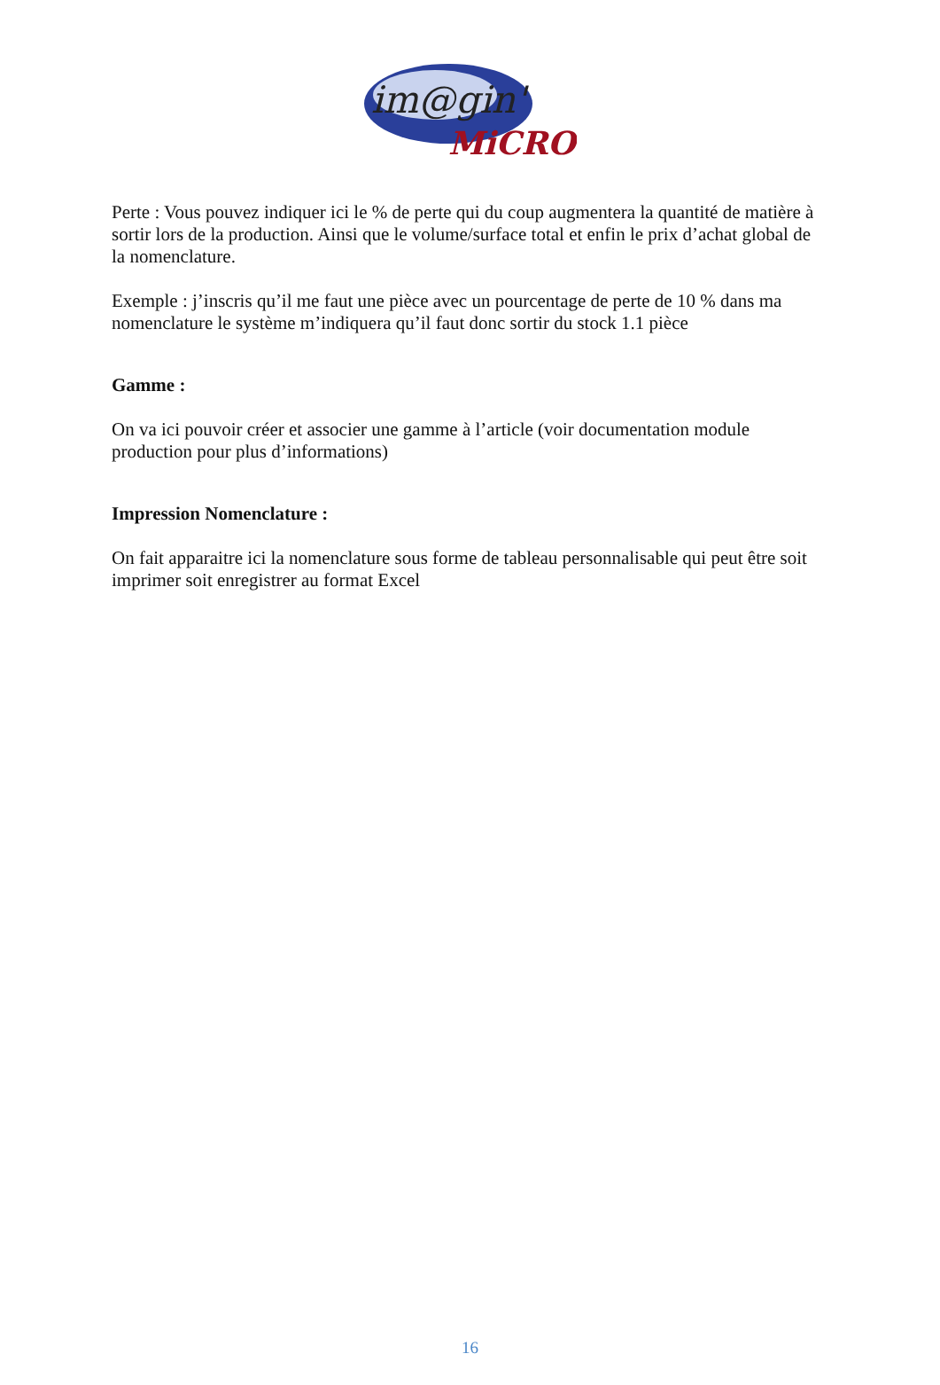im@gin'
MiCRO
Perte : Vous pouvez indiquer ici le % de perte qui du coup augmentera la quantité de matière à sortir lors de la production. Ainsi que le volume/surface total et enfin le prix d’achat global de la nomenclature.
Exemple : j’inscris qu’il me faut une pièce avec un pourcentage de perte de 10 % dans ma nomenclature le système m’indiquera qu’il faut donc sortir du stock 1.1 pièce
Gamme :
On va ici pouvoir créer et associer une gamme à l’article (voir documentation module production pour plus d’informations)
Impression Nomenclature :
On fait apparaitre ici la nomenclature sous forme de tableau personnalisable qui peut être soit imprimer soit enregistrer au format Excel
16